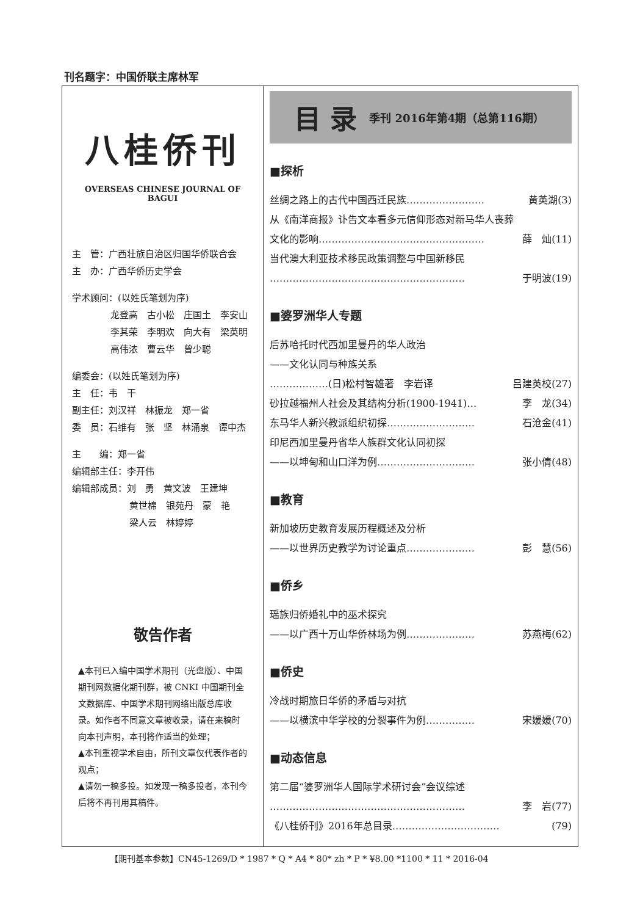刊名题字：中国侨联主席林军
八桂侨刊
OVERSEAS CHINESE JOURNAL OF BAGUI
主　管：广西壮族自治区归国华侨联合会
主　办：广西华侨历史学会
学术顾问：(以姓氏笔划为序)
龙登高　古小松　庄国土　李安山
李其荣　李明欢　向大有　梁英明
高伟浓　曹云华　曾少聪
编委会：(以姓氏笔划为序)
主　任：韦　干
副主任：刘汉祥　林振龙　郑一省
委　员：石维有　张　坚　林涌泉　谭中杰
主　　编：郑一省
编辑部主任：李开伟
编辑部成员：刘　勇　黄文波　王建坤
黄世棉　银苑丹　蒙　艳
梁人云　林婷婷
敬告作者
▲本刊已入编中国学术期刊（光盘版）、中国期刊网数据化期刊群，被 CNKI 中国期刊全文数据库、中国学术期刊网络出版总库收录。如作者不同意文章被收录，请在来稿时向本刊声明，本刊将作适当的处理；
▲本刊重视学术自由，所刊文章仅代表作者的观点；
▲请勿一稿多投。如发现一稿多投者，本刊今后将不再刊用其稿件。
目 录 季刊 2016年第4期（总第116期）
■探析
丝绸之路上的古代中国西迁民族…………………… 黄英湖(3)
从《南洋商报》讣告文本看多元信仰形态对新马华人丧葬
文化的影响…………………………………………… 薛　灿(11)
当代澳大利亚技术移民政策调整与中国新移民
…………………………………………………… 于明波(19)
■婆罗洲华人专题
后苏哈托时代西加里曼丹的华人政治
——文化认同与种族关系
………………(日)松村智雄著　李岩译 吕建英校(27)
砂拉越福州人社会及其结构分析(1900-1941)… 李　龙(34)
东马华人新兴教派组织初探……………………… 石沧金(41)
印尼西加里曼丹省华人族群文化认同初探
——以坤甸和山口洋为例………………………… 张小倩(48)
■教育
新加坡历史教育发展历程概述及分析
——以世界历史教学为讨论重点………………… 彭　慧(56)
■侨乡
瑶族归侨婚礼中的巫术探究
——以广西十万山华侨林场为例………………… 苏燕梅(62)
■侨史
冷战时期旅日华侨的矛盾与对抗
——以横滨中华学校的分裂事件为例…………… 宋媛媛(70)
■动态信息
第二届“婆罗洲华人国际学术研讨会”会议综述
…………………………………………………… 李　岩(77)
《八桂侨刊》2016年总目录…………………………… (79)
【期刊基本参数】CN45-1269/D * 1987 * Q * A4 * 80* zh * P * ¥8.00 *1100 * 11 * 2016-04